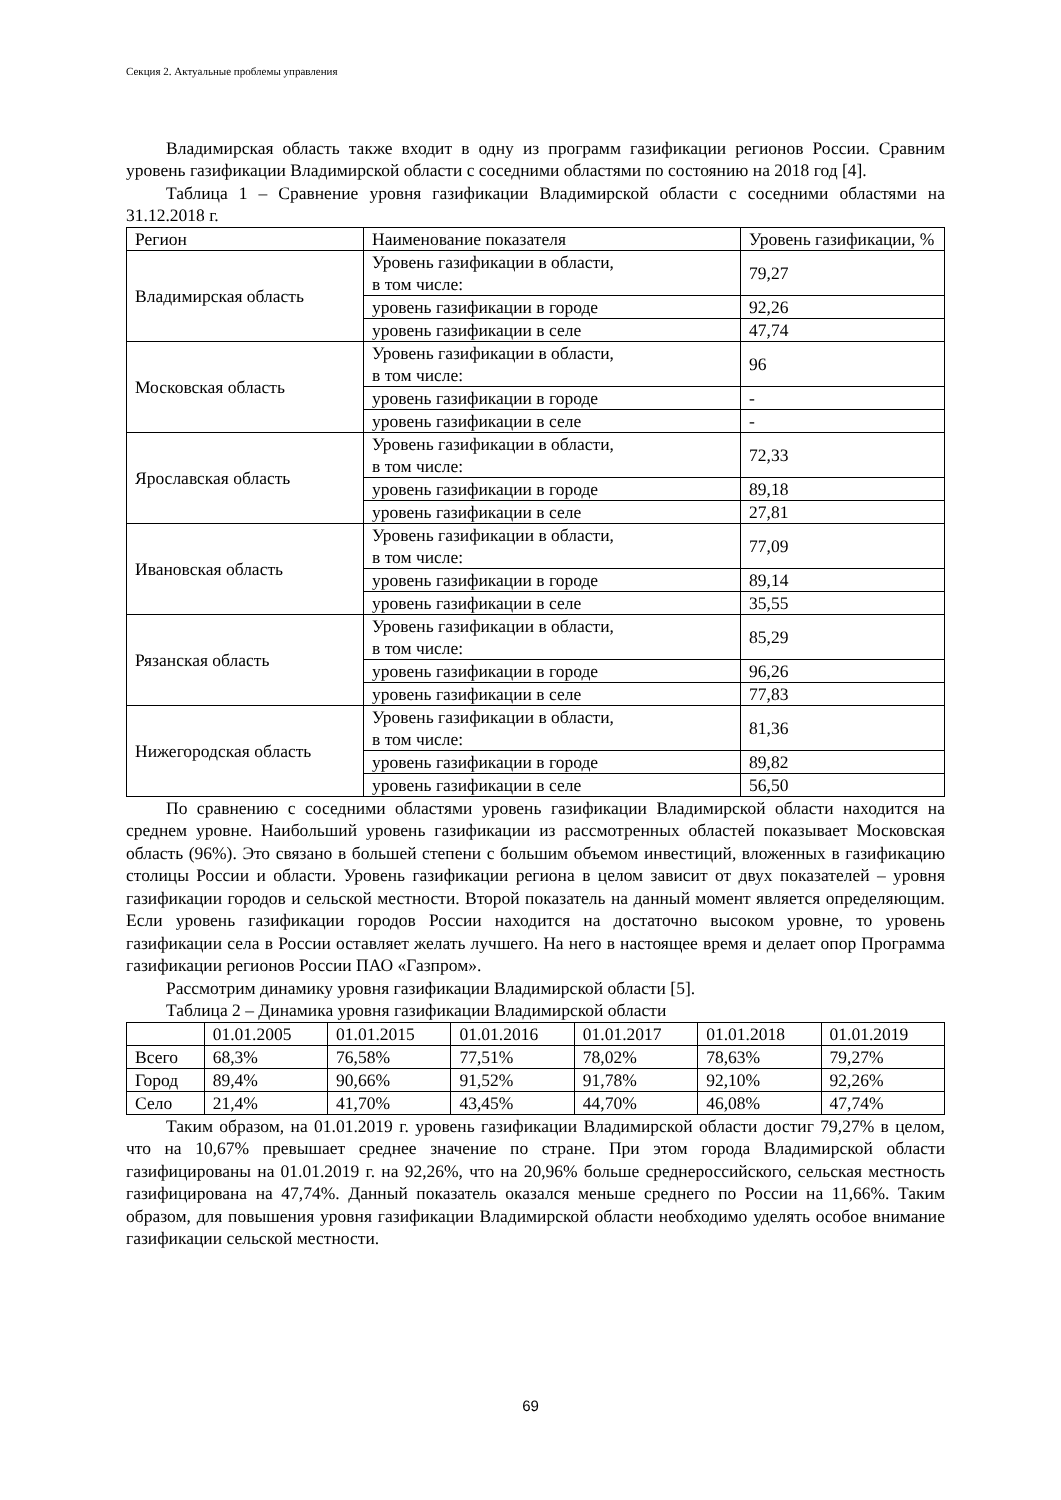Секция 2. Актуальные проблемы управления
Владимирская область также входит в одну из программ газификации регионов России. Сравним уровень газификации Владимирской области с соседними областями по состоянию на 2018 год [4].
Таблица 1 – Сравнение уровня газификации Владимирской области с соседними областями на 31.12.2018 г.
| Регион | Наименование показателя | Уровень газификации, % |
| --- | --- | --- |
| Владимирская область | Уровень газификации в области, в том числе: | 79,27 |
| | уровень газификации в городе | 92,26 |
| | уровень газификации в селе | 47,74 |
| Московская область | Уровень газификации в области, в том числе: | 96 |
| | уровень газификации в городе | - |
| | уровень газификации в селе | - |
| Ярославская область | Уровень газификации в области, в том числе: | 72,33 |
| | уровень газификации в городе | 89,18 |
| | уровень газификации в селе | 27,81 |
| Ивановская область | Уровень газификации в области, в том числе: | 77,09 |
| | уровень газификации в городе | 89,14 |
| | уровень газификации в селе | 35,55 |
| Рязанская область | Уровень газификации в области, в том числе: | 85,29 |
| | уровень газификации в городе | 96,26 |
| | уровень газификации в селе | 77,83 |
| Нижегородская область | Уровень газификации в области, в том числе: | 81,36 |
| | уровень газификации в городе | 89,82 |
| | уровень газификации в селе | 56,50 |
По сравнению с соседними областями уровень газификации Владимирской области находится на среднем уровне. Наибольший уровень газификации из рассмотренных областей показывает Московская область (96%). Это связано в большей степени с большим объемом инвестиций, вложенных в газификацию столицы России и области. Уровень газификации региона в целом зависит от двух показателей – уровня газификации городов и сельской местности. Второй показатель на данный момент является определяющим. Если уровень газификации городов России находится на достаточно высоком уровне, то уровень газификации села в России оставляет желать лучшего. На него в настоящее время и делает опор Программа газификации регионов России ПАО «Газпром».
Рассмотрим динамику уровня газификации Владимирской области [5].
Таблица 2 – Динамика уровня газификации Владимирской области
| | 01.01.2005 | 01.01.2015 | 01.01.2016 | 01.01.2017 | 01.01.2018 | 01.01.2019 |
| --- | --- | --- | --- | --- | --- | --- |
| Всего | 68,3% | 76,58% | 77,51% | 78,02% | 78,63% | 79,27% |
| Город | 89,4% | 90,66% | 91,52% | 91,78% | 92,10% | 92,26% |
| Село | 21,4% | 41,70% | 43,45% | 44,70% | 46,08% | 47,74% |
Таким образом, на 01.01.2019 г. уровень газификации Владимирской области достиг 79,27% в целом, что на 10,67% превышает среднее значение по стране. При этом города Владимирской области газифицированы на 01.01.2019 г. на 92,26%, что на 20,96% больше среднероссийского, сельская местность газифицирована на 47,74%. Данный показатель оказался меньше среднего по России на 11,66%. Таким образом, для повышения уровня газификации Владимирской области необходимо уделять особое внимание газификации сельской местности.
69